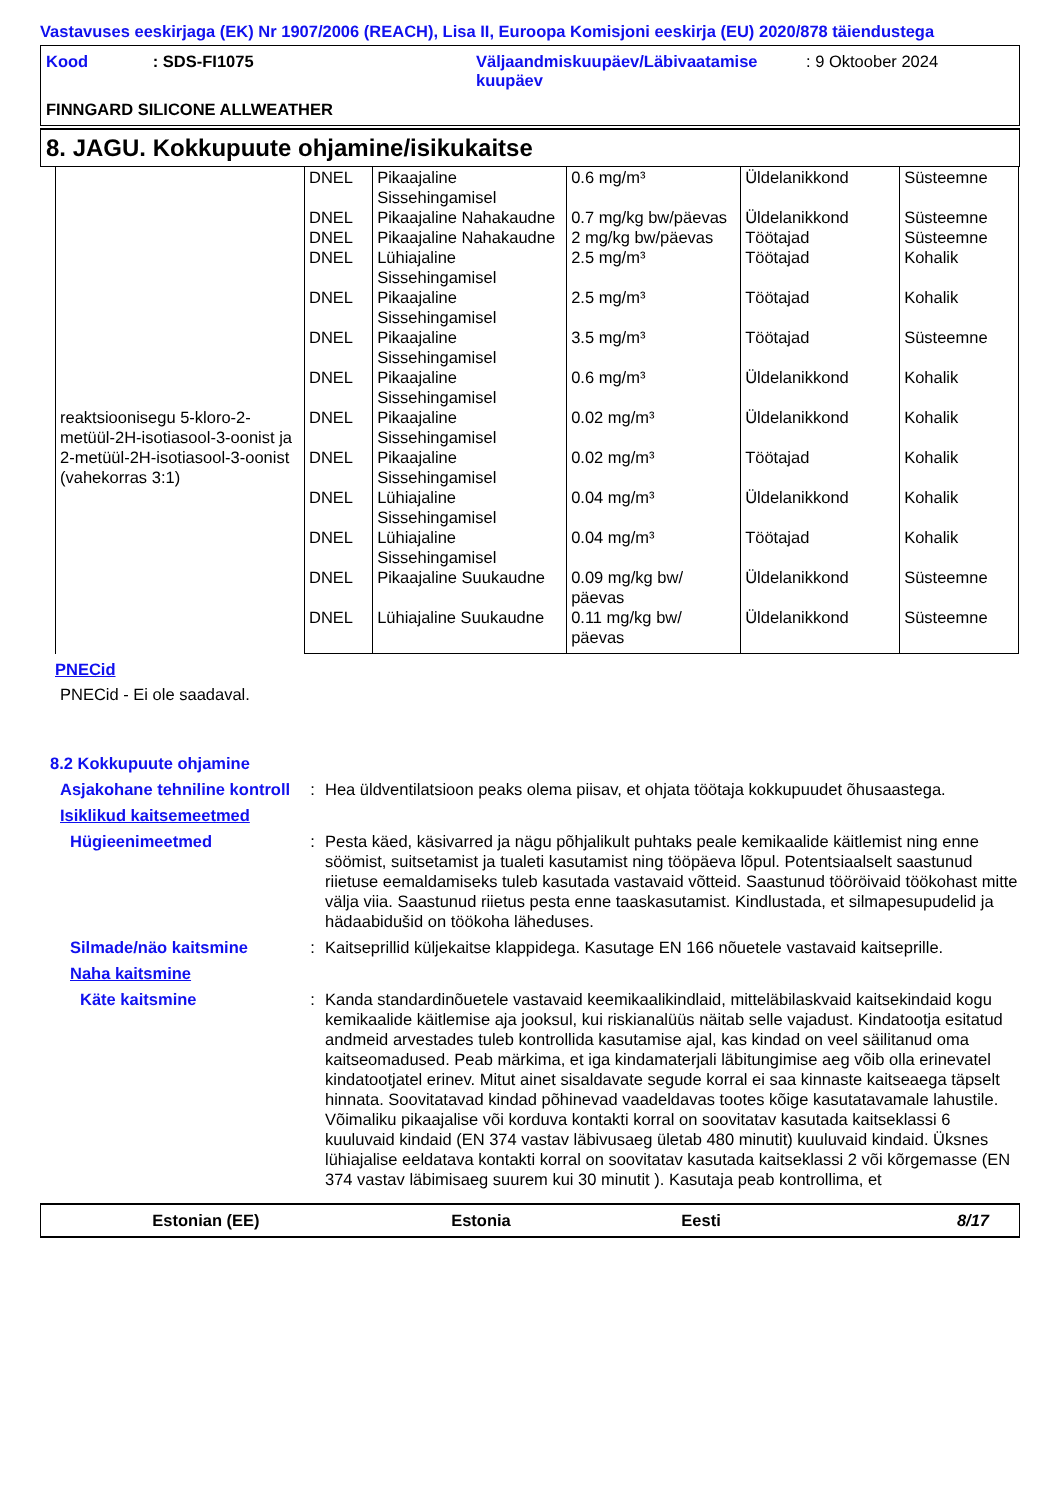Vastavuses eeskirjaga (EK) Nr 1907/2006 (REACH), Lisa II, Euroopa Komisjoni eeskirja (EU) 2020/878 täiendustega
Kood : SDS-FI1075
Väljaandmiskuupäev/Läbivaatamise kuupäev
: 9 Oktoober 2024
FINNGARD SILICONE ALLWEATHER
8. JAGU. Kokkupuute ohjamine/isikukaitse
| | DNEL | Pikaajaline Sissehingamisel | 0.6 mg/m³ | Üldelanikkond | Süsteemne |
| | DNEL | Pikaajaline Nahakaudne | 0.7 mg/kg bw/päevas | Üldelanikkond | Süsteemne |
| | DNEL | Pikaajaline Nahakaudne | 2 mg/kg bw/päevas | Töötajad | Süsteemne |
| | DNEL | Lühiajaline Sissehingamisel | 2.5 mg/m³ | Töötajad | Kohalik |
| | DNEL | Pikaajaline Sissehingamisel | 2.5 mg/m³ | Töötajad | Kohalik |
| | DNEL | Pikaajaline Sissehingamisel | 3.5 mg/m³ | Töötajad | Süsteemne |
| | DNEL | Pikaajaline Sissehingamisel | 0.6 mg/m³ | Üldelanikkond | Kohalik |
| reaktsioonisegu 5-kloro-2-metüül-2H-isotiasool-3-oonist ja 2-metüül-2H-isotiasool-3-oonist (vahekorras 3:1) | DNEL | Pikaajaline Sissehingamisel | 0.02 mg/m³ | Üldelanikkond | Kohalik |
| | DNEL | Pikaajaline Sissehingamisel | 0.02 mg/m³ | Töötajad | Kohalik |
| | DNEL | Lühiajaline Sissehingamisel | 0.04 mg/m³ | Üldelanikkond | Kohalik |
| | DNEL | Lühiajaline Sissehingamisel | 0.04 mg/m³ | Töötajad | Kohalik |
| | DNEL | Pikaajaline Suukaudne | 0.09 mg/kg bw/ päevas | Üldelanikkond | Süsteemne |
| | DNEL | Lühiajaline Suukaudne | 0.11 mg/kg bw/ päevas | Üldelanikkond | Süsteemne |
PNECid
PNECid - Ei ole saadaval.
8.2 Kokkupuute ohjamine
Asjakohane tehniline kontroll
: Hea üldventilatsioon peaks olema piisav, et ohjata töötaja kokkupuudet õhusaastega.
Isiklikud kaitsemeetmed
Hügieenimeetmed : Pesta käed, käsivarred ja nägu põhjalikult puhtaks peale kemikaalide käitlemist ning enne söömist, suitsetamist ja tualeti kasutamist ning tööpäeva lõpul. Potentsiaalselt saastunud riietuse eemaldamiseks tuleb kasutada vastavaid võtteid. Saastunud tööröivaid töökohast mitte välja viia. Saastunud riietus pesta enne taaskasutamist. Kindlustada, et silmapesupudelid ja hädaabidušid on töökoha läheduses.
Silmade/näo kaitsmine : Kaitseprillid küljekaitse klappidega. Kasutage EN 166 nõuetele vastavaid kaitseprille.
Naha kaitsmine
Käte kaitsmine : Kanda standardinõuetele vastavaid keemikaalikindlaid, mitteläbilaskvaid kaitsekindaid kogu kemikaalide käitlemise aja jooksul, kui riskianalüüs näitab selle vajadust. Kindatootja esitatud andmeid arvestades tuleb kontrollida kasutamise ajal, kas kindad on veel säilitanud oma kaitseomadused. Peab märkima, et iga kindamaterjali läbitungimise aeg võib olla erinevatel kindatootjatel erinev. Mitut ainet sisaldavate segude korral ei saa kinnaste kaitseaega täpselt hinnata. Soovitatavad kindad põhinevad vaadeldavas tootes kõige kasutatavamale lahustile. Võimaliku pikaajalise või korduva kontakti korral on soovitatav kasutada kaitseklassi 6 kuuluvaid kindaid (EN 374 vastav läbivusaeg ületab 480 minutit) kuuluvaid kindaid. Üksnes lühiajalise eeldatava kontakti korral on soovitatav kasutada kaitseklassi 2 või kõrgemasse (EN 374 vastav läbimisaeg suurem kui 30 minutit ). Kasutaja peab kontrollima, et
Estonian (EE) Estonia Eesti 8/17